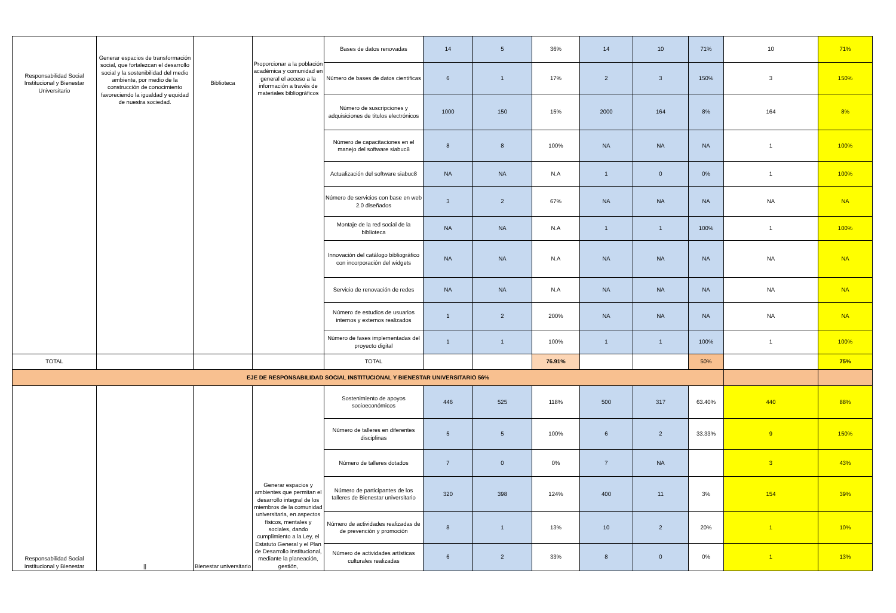| Responsabilidad Social Institucional y Bienestar Universitario | Generar espacios de transformación social, que fortalezcan el desarrollo social y la sostenibilidad del medio ambiente, por medio de la construcción de conocimiento favoreciendo la igualdad y equidad de nuestra sociedad. | Biblioteca | Proporcionar a la población académica y comunidad en general el acceso a la información a través de materiales bibliográficos | Bases de datos renovadas | 14 | 5 | 36% | 14 | 10 | 71% | 10 | 71% |
| | | | | Número de bases de datos cientificas | 6 | 1 | 17% | 2 | 3 | 150% | 3 | 150% |
| | | | | Número de suscripciones y adquisiciones de titulos electrónicos | 1000 | 150 | 15% | 2000 | 164 | 8% | 164 | 8% |
| | | | | Número de capacitaciones en el manejo del software siabuc8 | 8 | 8 | 100% | NA | NA | NA | 1 | 100% |
| | | | | Actualización del software siabuc8 | NA | NA | N.A | 1 | 0 | 0% | 1 | 100% |
| | | | | Número de servicios con base en web 2.0 diseñados | 3 | 2 | 67% | NA | NA | NA | NA | NA |
| | | | | Montaje de la red social de la biblioteca | NA | NA | N.A | 1 | 1 | 100% | 1 | 100% |
| | | | | Innovación del catálogo bibliográfico con incorporación del widgets | NA | NA | N.A | NA | NA | NA | NA | NA |
| | | | | Servicio de renovación de redes | NA | NA | N.A | NA | NA | NA | NA | NA |
| | | | | Número de estudios de usuarios internos y externos realizados | 1 | 2 | 200% | NA | NA | NA | NA | NA |
| | | | | Número de fases implementadas del proyecto digital | 1 | 1 | 100% | 1 | 1 | 100% | 1 | 100% |
| TOTAL | | | | TOTAL | | | 76.91% | | | 50% | | 75% |
| EJE DE RESPONSABILIDAD SOCIAL INSTITUCIONAL Y BIENESTAR UNIVERSITARIO 56% | | | | | | | | | | | | |
| Responsabilidad Social Institucional y Bienestar | // | Bienestar universitario | Generar espacios y ambientes que permitan el desarrollo integral de los miembros de la comunidad universitaria, en aspectos físicos, mentales y sociales, dando cumplimiento a la Ley, el Estatuto General y el Plan de Desarrollo Institucional, mediante la planeación, gestión, | Sostenimiento de apoyos socioeconómicos | 446 | 525 | 118% | 500 | 317 | 63.40% | 440 | 88% |
| | | | | Número de talleres en diferentes disciplinas | 5 | 5 | 100% | 6 | 2 | 33.33% | 9 | 150% |
| | | | | Número de talleres dotados | 7 | 0 | 0% | 7 | NA | | 3 | 43% |
| | | | | Número de participantes de los talleres de Bienestar universitario | 320 | 398 | 124% | 400 | 11 | 3% | 154 | 39% |
| | | | | Número de actividades realizadas de de prevención y promoción | 8 | 1 | 13% | 10 | 2 | 20% | 1 | 10% |
| | | | | Número de actividades artísticas culturales realizadas | 6 | 2 | 33% | 8 | 0 | 0% | 1 | 13% |